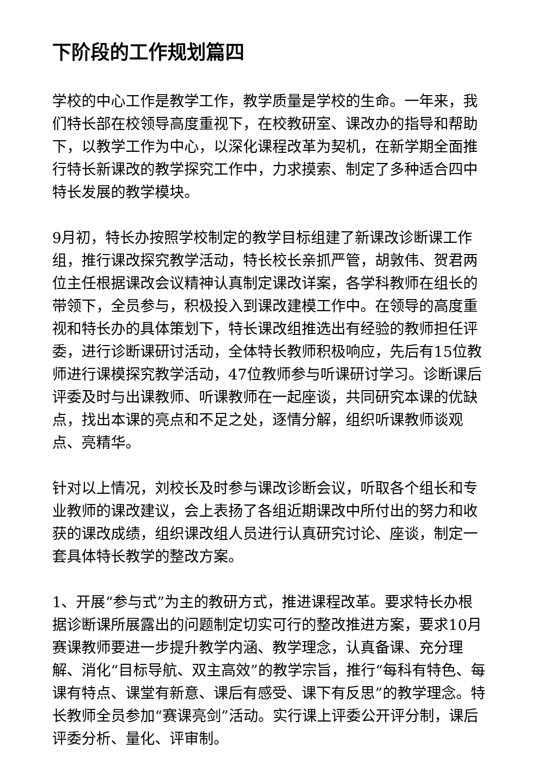下阶段的工作规划篇四
学校的中心工作是教学工作，教学质量是学校的生命。一年来，我们特长部在校领导高度重视下，在校教研室、课改办的指导和帮助下，以教学工作为中心，以深化课程改革为契机，在新学期全面推行特长新课改的教学探究工作中，力求摸索、制定了多种适合四中特长发展的教学模块。
9月初，特长办按照学校制定的教学目标组建了新课改诊断课工作组，推行课改探究教学活动，特长校长亲抓严管，胡敦伟、贺君两位主任根据课改会议精神认真制定课改详案，各学科教师在组长的带领下，全员参与，积极投入到课改建模工作中。在领导的高度重视和特长办的具体策划下，特长课改组推选出有经验的教师担任评委，进行诊断课研讨活动，全体特长教师积极响应，先后有15位教师进行课模探究教学活动，47位教师参与听课研讨学习。诊断课后评委及时与出课教师、听课教师在一起座谈，共同研究本课的优缺点，找出本课的亮点和不足之处，逐情分解，组织听课教师谈观点、亮精华。
针对以上情况，刘校长及时参与课改诊断会议，听取各个组长和专业教师的课改建议，会上表扬了各组近期课改中所付出的努力和收获的课改成绩，组织课改组人员进行认真研究讨论、座谈，制定一套具体特长教学的整改方案。
1、开展“参与式”为主的教研方式，推进课程改革。要求特长办根据诊断课所展露出的问题制定切实可行的整改推进方案，要求10月赛课教师要进一步提升教学内涵、教学理念，认真备课、充分理解、消化“目标导航、双主高效”的教学宗旨，推行“每科有特色、每课有特点、课堂有新意、课后有感受、课下有反思”的教学理念。特长教师全员参加“赛课亮剑”活动。实行课上评委公开评分制，课后评委分析、量化、评审制。